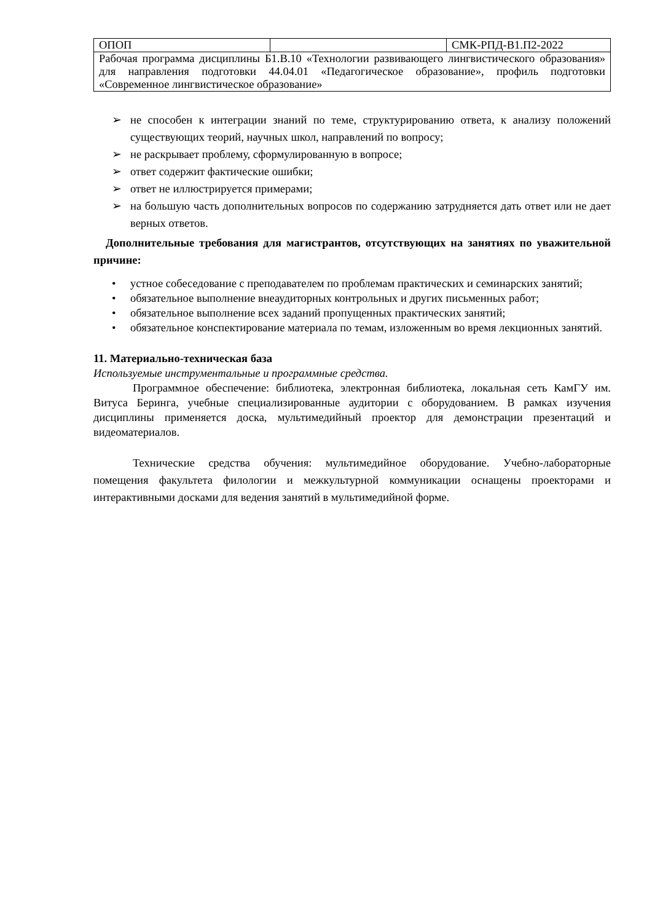| ОПОП | | СМК-РПД-В1.П2-2022 |
| Рабочая программа дисциплины Б1.В.10 «Технологии развивающего лингвистического образования» для направления подготовки 44.04.01 «Педагогическое образование», профиль подготовки «Современное лингвистическое образование» | | |
➢ не способен к интеграции знаний по теме, структурированию ответа, к анализу положений существующих теорий, научных школ, направлений по вопросу;
➢ не раскрывает проблему, сформулированную в вопросе;
➢ ответ содержит фактические ошибки;
➢ ответ не иллюстрируется примерами;
➢ на большую часть дополнительных вопросов по содержанию затрудняется дать ответ или не дает верных ответов.
Дополнительные требования для магистрантов, отсутствующих на занятиях по уважительной причине:
• устное собеседование с преподавателем по проблемам практических и семинарских занятий;
• обязательное выполнение внеаудиторных контрольных и других письменных работ;
• обязательное выполнение всех заданий пропущенных практических занятий;
• обязательное конспектирование материала по темам, изложенным во время лекционных занятий.
11. Материально-техническая база
Используемые инструментальные и программные средства.
Программное обеспечение: библиотека, электронная библиотека, локальная сеть КамГУ им. Витуса Беринга, учебные специализированные аудитории с оборудованием. В рамках изучения дисциплины применяется доска, мультимедийный проектор для демонстрации презентаций и видеоматериалов.
Технические средства обучения: мультимедийное оборудование. Учебно-лабораторные помещения факультета филологии и межкультурной коммуникации оснащены проекторами и интерактивными досками для ведения занятий в мультимедийной форме.